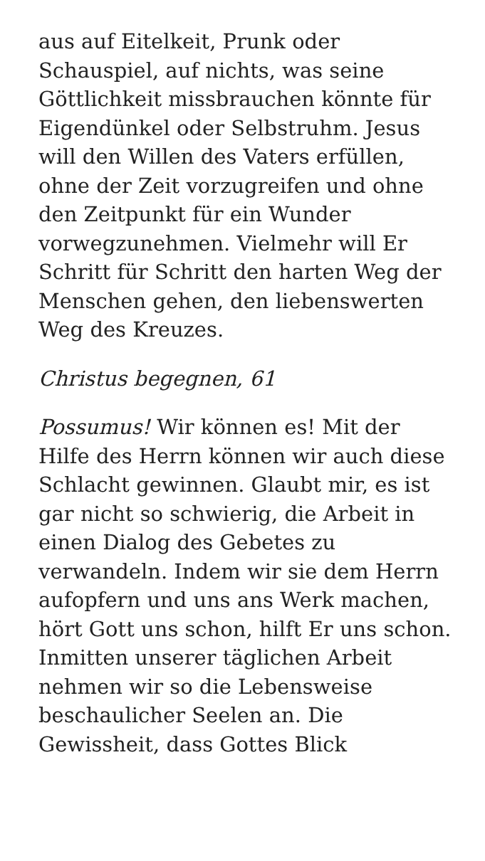aus auf Eitelkeit, Prunk oder Schauspiel, auf nichts, was seine Göttlichkeit missbrauchen könnte für Eigendünkel oder Selbstruhm. Jesus will den Willen des Vaters erfüllen, ohne der Zeit vorzugreifen und ohne den Zeitpunkt für ein Wunder vorwegzunehmen. Vielmehr will Er Schritt für Schritt den harten Weg der Menschen gehen, den liebenswerten Weg des Kreuzes.
Christus begegnen, 61
Possumus! Wir können es! Mit der Hilfe des Herrn können wir auch diese Schlacht gewinnen. Glaubt mir, es ist gar nicht so schwierig, die Arbeit in einen Dialog des Gebetes zu verwandeln. Indem wir sie dem Herrn aufopfern und uns ans Werk machen, hört Gott uns schon, hilft Er uns schon. Inmitten unserer täglichen Arbeit nehmen wir so die Lebensweise beschaulicher Seelen an. Die Gewissheit, dass Gottes Blick